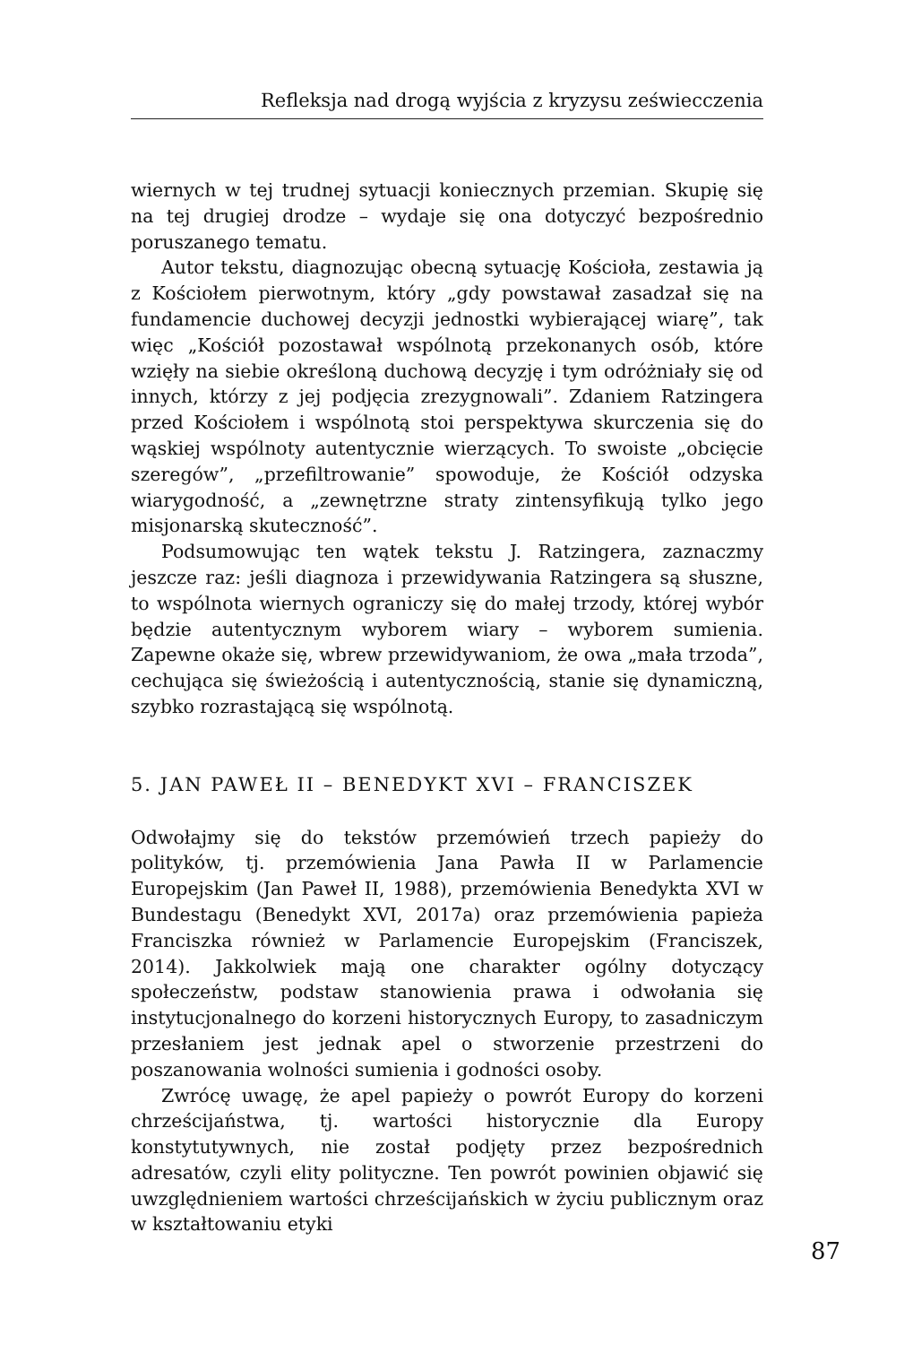Refleksja nad drogą wyjścia z kryzysu zeświecczenia
wiernych w tej trudnej sytuacji koniecznych przemian. Skupię się na tej drugiej drodze – wydaje się ona dotyczyć bezpośrednio poruszanego tematu.
Autor tekstu, diagnozując obecną sytuację Kościoła, zestawia ją z Kościołem pierwotnym, który „gdy powstawał zasadzał się na fundamencie duchowej decyzji jednostki wybierającej wiarę”, tak więc „Kościół pozostawał wspólnotą przekonanych osób, które wzięły na siebie określoną duchową decyzję i tym odróżniały się od innych, którzy z jej podjęcia zrezygnowali”. Zdaniem Ratzingera przed Kościołem i wspólnotą stoi perspektywa skurczenia się do wąskiej wspólnoty autentycznie wierzących. To swoiste „obcięcie szeregów”, „przefiltrowanie” spowoduje, że Kościół odzyska wiarygodność, a „zewnętrzne straty zintensyfikują tylko jego misjonarską skuteczność”.
Podsumowując ten wątek tekstu J. Ratzingera, zaznaczmy jeszcze raz: jeśli diagnoza i przewidywania Ratzingera są słuszne, to wspólnota wiernych ograniczy się do małej trzody, której wybór będzie autentycznym wyborem wiary – wyborem sumienia. Zapewne okaże się, wbrew przewidywaniom, że owa „mała trzoda”, cechująca się świeżością i autentycznością, stanie się dynamiczną, szybko rozrastającą się wspólnotą.
5. JAN PAWEŁ II – BENEDYKT XVI – FRANCISZEK
Odwołajmy się do tekstów przemówień trzech papieży do polityków, tj. przemówienia Jana Pawła II w Parlamencie Europejskim (Jan Paweł II, 1988), przemówienia Benedykta XVI w Bundestagu (Benedykt XVI, 2017a) oraz przemówienia papieża Franciszka również w Parlamencie Europejskim (Franciszek, 2014). Jakkolwiek mają one charakter ogólny dotyczący społeczeństw, podstaw stanowienia prawa i odwołania się instytucjonalnego do korzeni historycznych Europy, to zasadniczym przesłaniem jest jednak apel o stworzenie przestrzeni do poszanowania wolności sumienia i godności osoby.
Zwrócę uwagę, że apel papieży o powrót Europy do korzeni chrześcijaństwa, tj. wartości historycznie dla Europy konstytutywnych, nie został podjęty przez bezpośrednich adresatów, czyli elity polityczne. Ten powrót powinien objawić się uwzględnieniem wartości chrześcijańskich w życiu publicznym oraz w kształtowaniu etyki
87